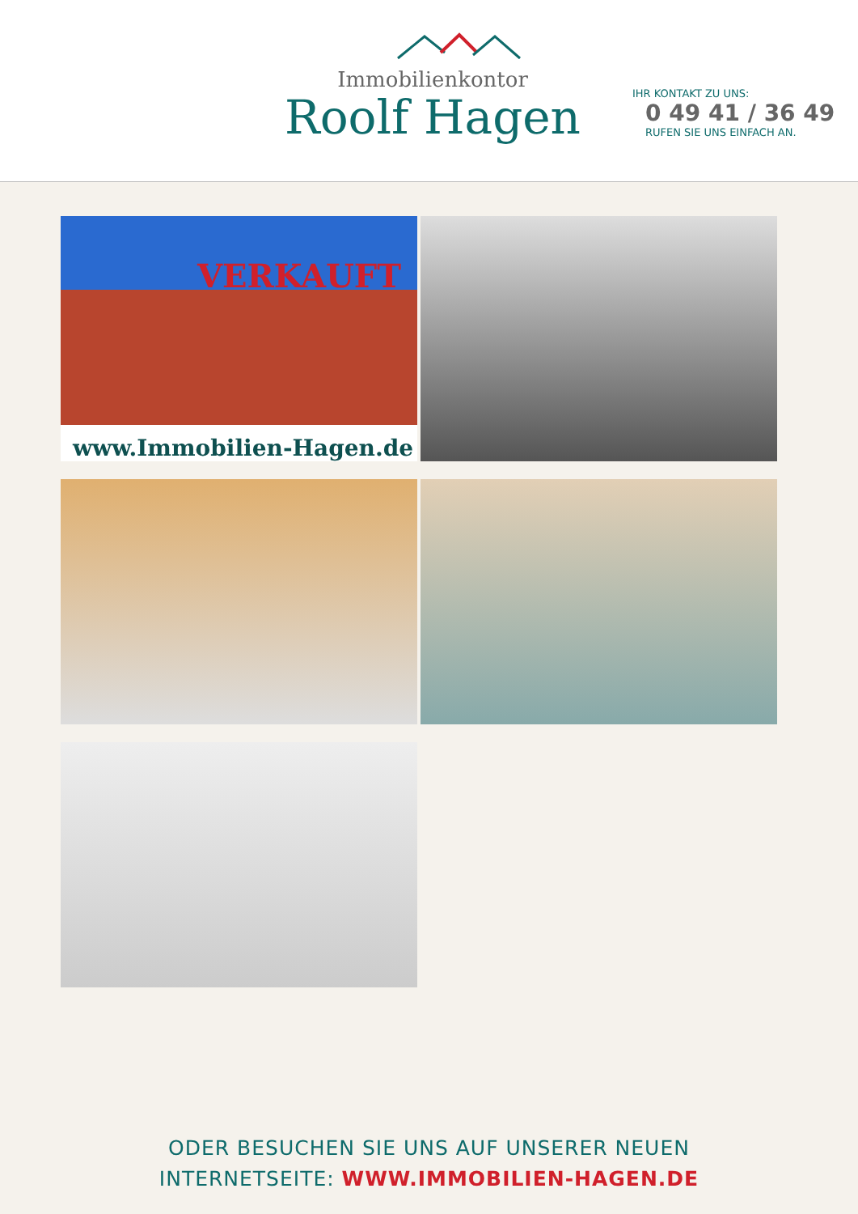Immobilienkontor
Roolf Hagen
IHR KONTAKT ZU UNS:
0 49 41 / 36 49
RUFEN SIE UNS EINFACH AN.
VERKAUFT
www.Immobilien-Hagen.de
ODER BESUCHEN SIE UNS AUF UNSERER NEUEN
INTERNETSEITE: WWW.IMMOBILIEN-HAGEN.DE